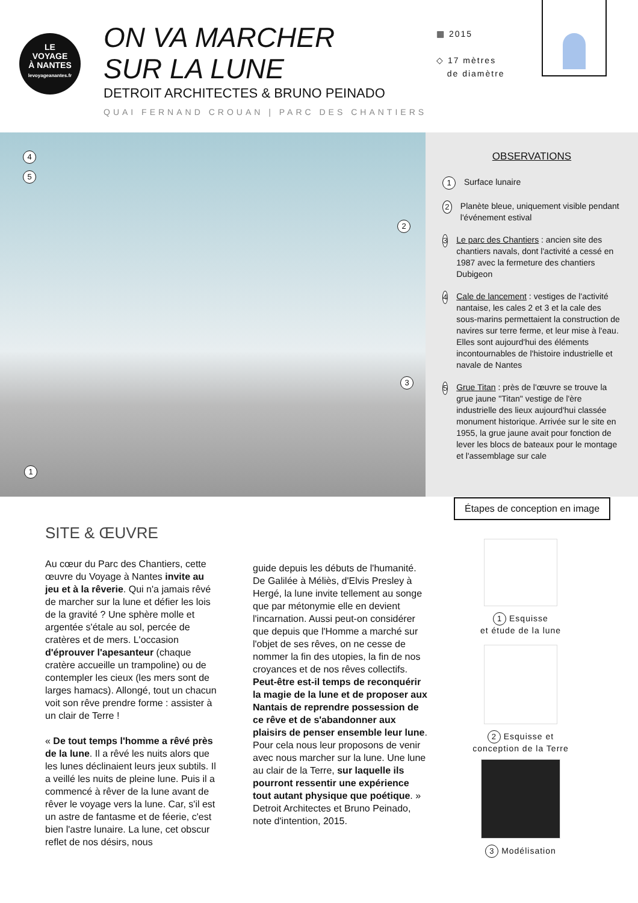LE
VOYAGE
À NANTES
levoyageanantes.fr
ON VA MARCHER
SUR LA LUNE
DETROIT ARCHITECTES & BRUNO PEINADO
QUAI FERNAND CROUAN | PARC DES CHANTIERS
▦ 2015
◇ 17 mètres
de diamètre
4
5
2
3
1
OBSERVATIONS
1
Surface lunaire
2
Planète bleue, uniquement visible pendant l'événement estival
3
Le parc des Chantiers : ancien site des chantiers navals, dont l'activité a cessé en 1987 avec la fermeture des chantiers Dubigeon
4
Cale de lancement : vestiges de l'activité nantaise, les cales 2 et 3 et la cale des sous-marins permettaient la construction de navires sur terre ferme, et leur mise à l'eau. Elles sont aujourd'hui des éléments incontournables de l'histoire industrielle et navale de Nantes
5
Grue Titan : près de l'œuvre se trouve la grue jaune "Titan" vestige de l'ère industrielle des lieux aujourd'hui classée monument historique. Arrivée sur le site en 1955, la grue jaune avait pour fonction de lever les blocs de bateaux pour le montage et l'assemblage sur cale
Étapes de conception en image
SITE & ŒUVRE
Au cœur du Parc des Chantiers, cette œuvre du Voyage à Nantes invite au jeu et à la rêverie. Qui n'a jamais rêvé de marcher sur la lune et défier les lois de la gravité ? Une sphère molle et argentée s'étale au sol, percée de cratères et de mers. L'occasion d'éprouver l'apesanteur (chaque cratère accueille un trampoline) ou de contempler les cieux (les mers sont de larges hamacs). Allongé, tout un chacun voit son rêve prendre forme : assister à un clair de Terre !
« De tout temps l'homme a rêvé près de la lune. Il a rêvé les nuits alors que les lunes déclinaient leurs jeux subtils. Il a veillé les nuits de pleine lune. Puis il a commencé à rêver de la lune avant de rêver le voyage vers la lune. Car, s'il est un astre de fantasme et de féerie, c'est bien l'astre lunaire. La lune, cet obscur reflet de nos désirs, nous
guide depuis les débuts de l'humanité. De Galilée à Méliès, d'Elvis Presley à Hergé, la lune invite tellement au songe que par métonymie elle en devient l'incarnation. Aussi peut-on considérer que depuis que l'Homme a marché sur l'objet de ses rêves, on ne cesse de nommer la fin des utopies, la fin de nos croyances et de nos rêves collectifs. Peut-être est-il temps de reconquérir la magie de la lune et de proposer aux Nantais de reprendre possession de ce rêve et de s'abandonner aux plaisirs de penser ensemble leur lune. Pour cela nous leur proposons de venir avec nous marcher sur la lune. Une lune au clair de la Terre, sur laquelle ils pourront ressentir une expérience tout autant physique que poétique. » Detroit Architectes et Bruno Peinado, note d'intention, 2015.
1 Esquisse
et étude de la lune
2 Esquisse et
conception de la Terre
3 Modélisation